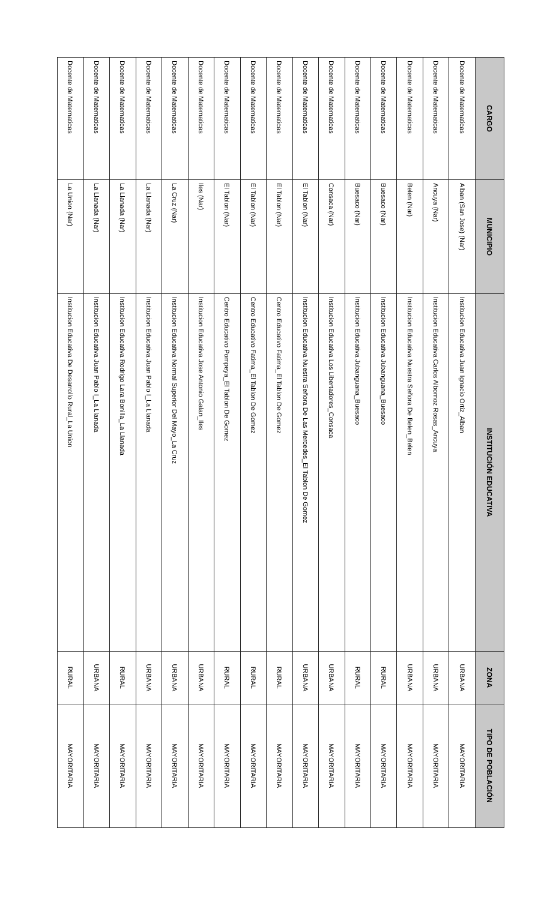| CARGO | MUNICIPIO | INSTITUCIÓN EDUCATIVA | ZONA | TIPO DE POBLACIÓN |
| --- | --- | --- | --- | --- |
| Docente de Matematicas | Alban (San Jose) (Nar) | Institucion Educativa Juan Ignacio Ortiz_Alban | URBANA | MAYORITARIA |
| Docente de Matematicas | Ancuya (Nar) | Institucion Educativa Carlos Albornoz Rosas_Ancuya | URBANA | MAYORITARIA |
| Docente de Matematicas | Belen (Nar) | Institucion Educativa Nuestra Señora De Belen_Belen | URBANA | MAYORITARIA |
| Docente de Matematicas | Buesaco (Nar) | Institucion Educativa Jubanguana_Buesaco | RURAL | MAYORITARIA |
| Docente de Matematicas | Buesaco (Nar) | Institucion Educativa Jubanguana_Buesaco | RURAL | MAYORITARIA |
| Docente de Matematicas | Consaca (Nar) | Institucion Educativa Los Libertadores_Consaca | URBANA | MAYORITARIA |
| Docente de Matematicas | El Tablon (Nar) | Institucion Educativa Nuestra Señora De Las Mercedes_El Tablon De Gomez | URBANA | MAYORITARIA |
| Docente de Matematicas | El Tablon (Nar) | Centro Educativo Fatima_El Tablon De Gomez | RURAL | MAYORITARIA |
| Docente de Matematicas | El Tablon (Nar) | Centro Educativo Fatima_El Tablon De Gomez | RURAL | MAYORITARIA |
| Docente de Matematicas | El Tablon (Nar) | Centro Educativo Pompeya_El Tablon De Gomez | RURAL | MAYORITARIA |
| Docente de Matematicas | Iles (Nar) | Institucion Educativa Jose Antonio Galan_Iles | URBANA | MAYORITARIA |
| Docente de Matematicas | La Cruz (Nar) | Institucion Educativa Normal Superior Del Mayo_La Cruz | URBANA | MAYORITARIA |
| Docente de Matematicas | La Llanada (Nar) | Institucion Educativa Juan Pablo I_La Llanada | URBANA | MAYORITARIA |
| Docente de Matematicas | La Llanada (Nar) | Institucion Educativa Rodrigo Lara Bonilla_La Llanada | RURAL | MAYORITARIA |
| Docente de Matematicas | La Llanada (Nar) | Institucion Educativa Juan Pablo I_La Llanada | URBANA | MAYORITARIA |
| Docente de Matematicas | La Union (Nar) | Institucion Educativa De Desarrollo Rural_La Union | RURAL | MAYORITARIA |